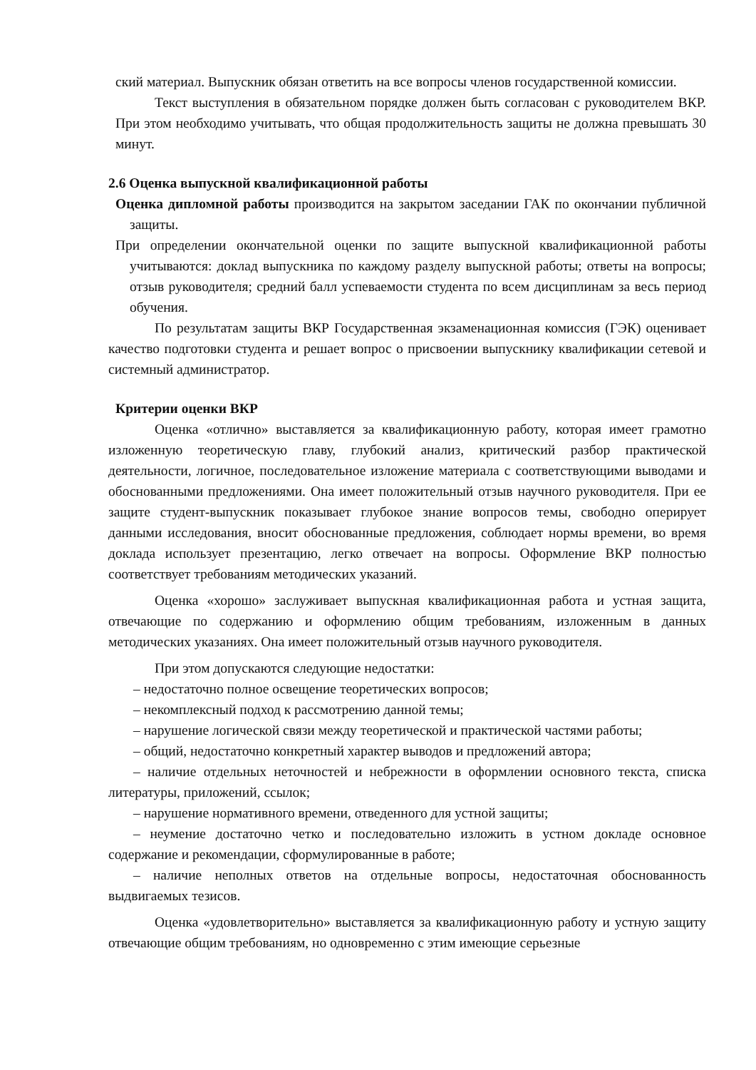ский материал. Выпускник обязан ответить на все вопросы членов государственной комиссии.
Текст выступления в обязательном порядке должен быть согласован с руководителем ВКР. При этом необходимо учитывать, что общая продолжительность защиты не должна превышать 30 минут.
2.6 Оценка выпускной квалификационной работы
Оценка дипломной работы производится на закрытом заседании ГАК по окончании публичной защиты.
При определении окончательной оценки по защите выпускной квалификационной работы учитываются: доклад выпускника по каждому разделу выпускной работы; ответы на вопросы; отзыв руководителя; средний балл успеваемости студента по всем дисциплинам за весь период обучения.
По результатам защиты ВКР Государственная экзаменационная комиссия (ГЭК) оценивает качество подготовки студента и решает вопрос о присвоении выпускнику квалификации сетевой и системный администратор.
Критерии оценки ВКР
Оценка «отлично» выставляется за квалификационную работу, которая имеет грамотно изложенную теоретическую главу, глубокий анализ, критический разбор практической деятельности, логичное, последовательное изложение материала с соответствующими выводами и обоснованными предложениями. Она имеет положительный отзыв научного руководителя. При ее защите студент-выпускник показывает глубокое знание вопросов темы, свободно оперирует данными исследования, вносит обоснованные предложения, соблюдает нормы времени, во время доклада использует презентацию, легко отвечает на вопросы. Оформление ВКР полностью соответствует требованиям методических указаний.
Оценка «хорошо» заслуживает выпускная квалификационная работа и устная защита, отвечающие по содержанию и оформлению общим требованиям, изложенным в данных методических указаниях. Она имеет положительный отзыв научного руководителя.
При этом допускаются следующие недостатки:
– недостаточно полное освещение теоретических вопросов;
– некомплексный подход к рассмотрению данной темы;
– нарушение логической связи между теоретической и практической частями работы;
– общий, недостаточно конкретный характер выводов и предложений автора;
– наличие отдельных неточностей и небрежности в оформлении основного текста, списка литературы, приложений, ссылок;
– нарушение нормативного времени, отведенного для устной защиты;
– неумение достаточно четко и последовательно изложить в устном докладе основное содержание и рекомендации, сформулированные в работе;
– наличие неполных ответов на отдельные вопросы, недостаточная обоснованность выдвигаемых тезисов.
Оценка «удовлетворительно» выставляется за квалификационную работу и устную защиту отвечающие общим требованиям, но одновременно с этим имеющие серьезные